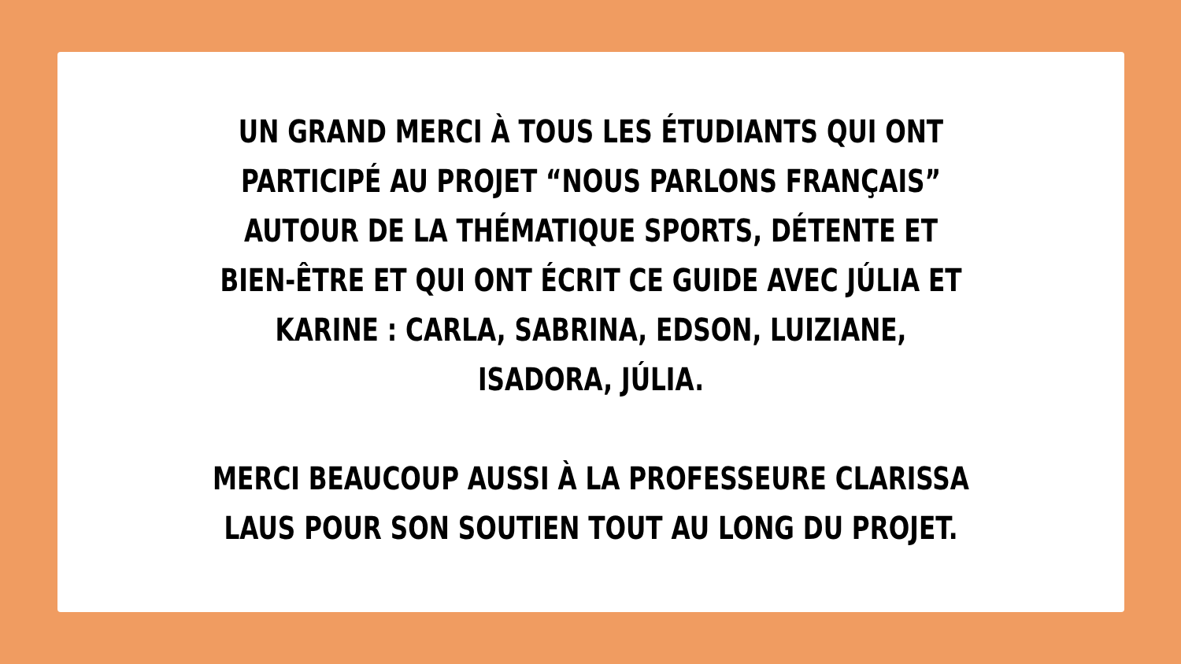UN GRAND MERCI À TOUS LES ÉTUDIANTS QUI ONT PARTICIPÉ AU PROJET “NOUS PARLONS FRANÇAIS” AUTOUR DE LA THÉMATIQUE SPORTS, DÉTENTE ET BIEN-ÊTRE ET QUI ONT ÉCRIT CE GUIDE AVEC JÚLIA ET KARINE : CARLA, SABRINA, EDSON, LUIZIANE, ISADORA, JÚLIA.
MERCI BEAUCOUP AUSSI À LA PROFESSEURE CLARISSA LAUS POUR SON SOUTIEN TOUT AU LONG DU PROJET.